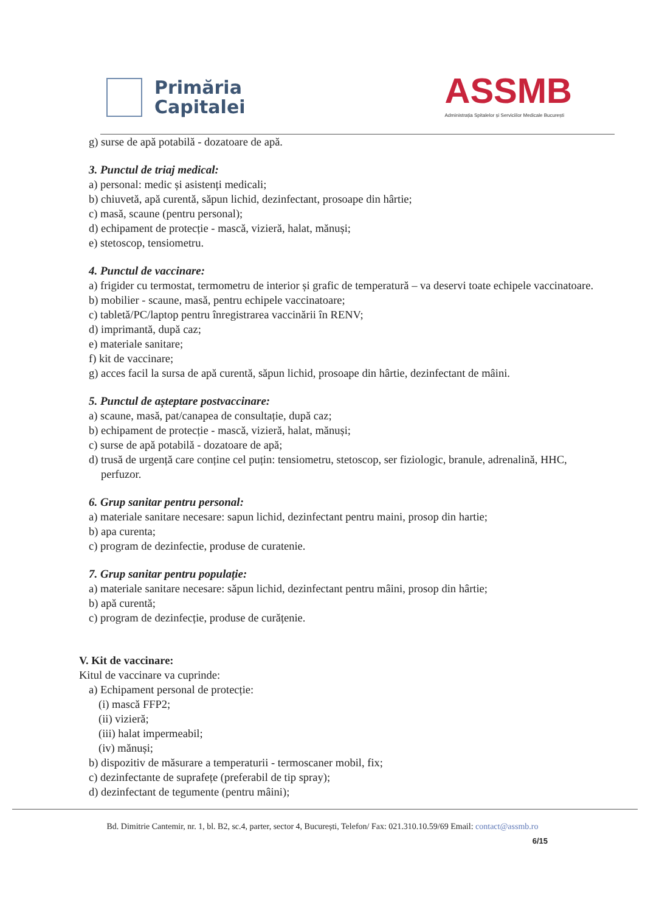Primăria
Capitalei
ASSMB
Administrația Spitalelor și Serviciilor Medicale București
g) surse de apă potabilă - dozatoare de apă.
3. Punctul de triaj medical:
a) personal: medic și asistenți medicali;
b) chiuvetă, apă curentă, săpun lichid, dezinfectant, prosoape din hârtie;
c) masă, scaune (pentru personal);
d) echipament de protecție - mască, vizieră, halat, mănuși;
e) stetoscop, tensiometru.
4. Punctul de vaccinare:
a) frigider cu termostat, termometru de interior și grafic de temperatură – va deservi toate echipele vaccinatoare.
b) mobilier - scaune, masă, pentru echipele vaccinatoare;
c) tabletă/PC/laptop pentru înregistrarea vaccinării în RENV;
d) imprimantă, după caz;
e) materiale sanitare;
f) kit de vaccinare;
g) acces facil la sursa de apă curentă, săpun lichid, prosoape din hârtie, dezinfectant de mâini.
5. Punctul de așteptare postvaccinare:
a) scaune, masă, pat/canapea de consultație, după caz;
b) echipament de protecție - mască, vizieră, halat, mănuși;
c) surse de apă potabilă - dozatoare de apă;
d) trusă de urgență care conține cel puțin: tensiometru, stetoscop, ser fiziologic, branule, adrenalină, HHC, perfuzor.
6. Grup sanitar pentru personal:
a) materiale sanitare necesare: sapun lichid, dezinfectant pentru maini, prosop din hartie;
b) apa curenta;
c) program de dezinfectie, produse de curatenie.
7. Grup sanitar pentru populație:
a) materiale sanitare necesare: săpun lichid, dezinfectant pentru mâini, prosop din hârtie;
b) apă curentă;
c) program de dezinfecție, produse de curățenie.
V. Kit de vaccinare:
Kitul de vaccinare va cuprinde:
a) Echipament personal de protecție:
(i) mască FFP2;
(ii) vizieră;
(iii) halat impermeabil;
(iv) mănuși;
b) dispozitiv de măsurare a temperaturii - termoscaner mobil, fix;
c) dezinfectante de suprafețe (preferabil de tip spray);
d) dezinfectant de tegumente (pentru mâini);
Bd. Dimitrie Cantemir, nr. 1, bl. B2, sc.4, parter, sector 4, București, Telefon/ Fax: 021.310.10.59/69 Email: contact@assmb.ro
6/15